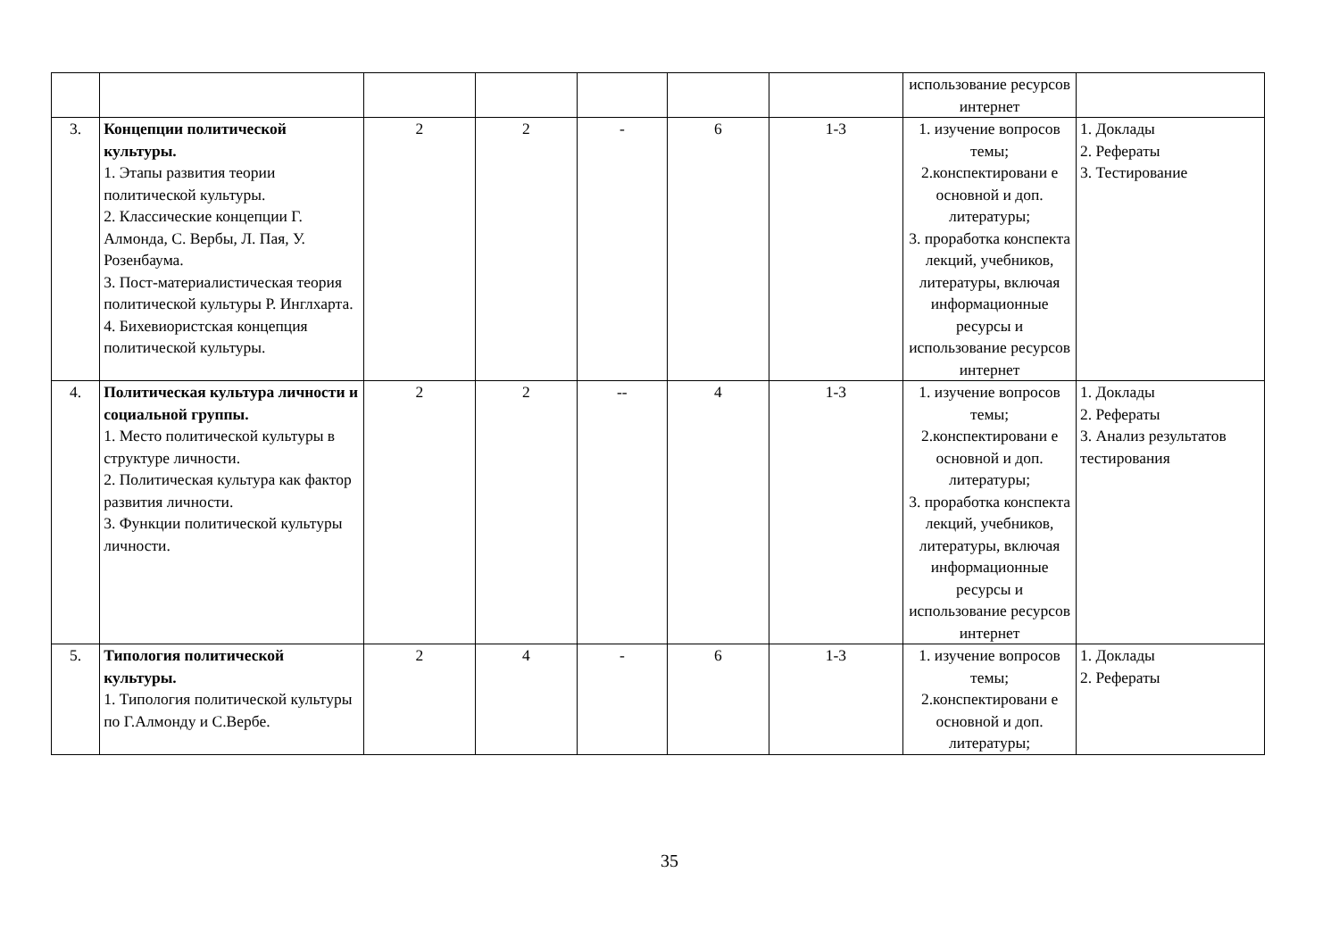| | | | | | | | использование ресурсов интернет | |
| 3. | Концепции политической культуры. 1. Этапы развития теории политической культуры. 2. Классические концепции Г. Алмонда, С. Вербы, Л. Пая, У. Розенбаума. 3. Пост-материалистическая теория политической культуры Р. Инглхарта. 4. Бихевиористская концепция политической культуры. | 2 | 2 | - | 6 | 1-3 | 1. изучение вопросов темы; 2.конспектировани е основной и доп. литературы; 3. проработка конспекта лекций, учебников, литературы, включая информационные ресурсы и использование ресурсов интернет | 1. Доклады 2. Рефераты 3. Тестирование |
| 4. | Политическая культура личности и социальной группы. 1. Место политической культуры в структуре личности. 2. Политическая культура как фактор развития личности. 3. Функции политической культуры личности. | 2 | 2 | -- | 4 | 1-3 | 1. изучение вопросов темы; 2.конспектировани е основной и доп. литературы; 3. проработка конспекта лекций, учебников, литературы, включая информационные ресурсы и использование ресурсов интернет | 1. Доклады 2. Рефераты 3. Анализ результатов тестирования |
| 5. | Типология политической культуры. 1. Типология политической культуры по Г.Алмонду и С.Вербе. | 2 | 4 | - | 6 | 1-3 | 1. изучение вопросов темы; 2.конспектировани е основной и доп. литературы; | 1. Доклады 2. Рефераты |
35